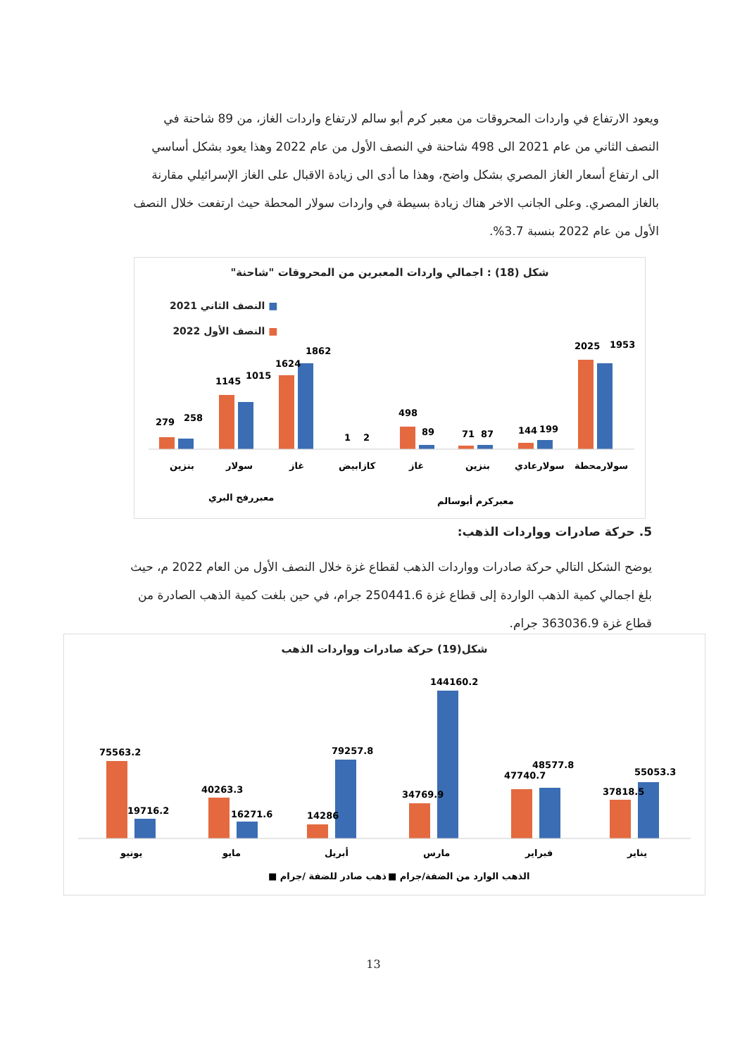ويعود الارتفاع في واردات المحروقات من معبر كرم أبو سالم لارتفاع واردات الغاز، من 89 شاحنة في النصف الثاني من عام 2021 الى 498 شاحنة في النصف الأول من عام 2022 وهذا يعود بشكل أساسي الى ارتفاع أسعار الغاز المصري بشكل واضح، وهذا ما أدى الى زيادة الاقبال على الغاز الإسرائيلي مقارنة بالغاز المصري. وعلى الجانب الاخر هناك زيادة بسيطة في واردات سولار المحطة حيث ارتفعت خلال النصف الأول من عام 2022 بنسبة 3.7%.
شكل (18) : اجمالي واردات المعبرين من المحروقات "شاحنة"
■ النصف الثاني 2021
■ النصف الأول 2022
279
258
1145
1015
1624
1862
1
2
498
89
71
87
144
199
2025
1953
بنزين
سولار
غاز
كازابيض
غاز
بنزين
سولارعادي
سولارمحطة
معبررفح البري
معبركرم أبوسالم
5. حركة صادرات وواردات الذهب:
يوضح الشكل التالي حركة صادرات وواردات الذهب لقطاع غزة خلال النصف الأول من العام 2022 م، حيث بلغ اجمالي كمية الذهب الواردة إلى قطاع غزة 250441.6 جرام، في حين بلغت كمية الذهب الصادرة من قطاع غزة 363036.9 جرام.
شكل(19) حركة صادرات وواردات الذهب
75563.2
19716.2
40263.3
16271.6
14286
79257.8
34769.9
144160.2
47740.7
48577.8
37818.5
55053.3
يونيو
مايو
أبريل
مارس
فبراير
يناير
■ ذهب صادر للضفة /جرام
■ الذهب الوارد من الضفة/جرام
13